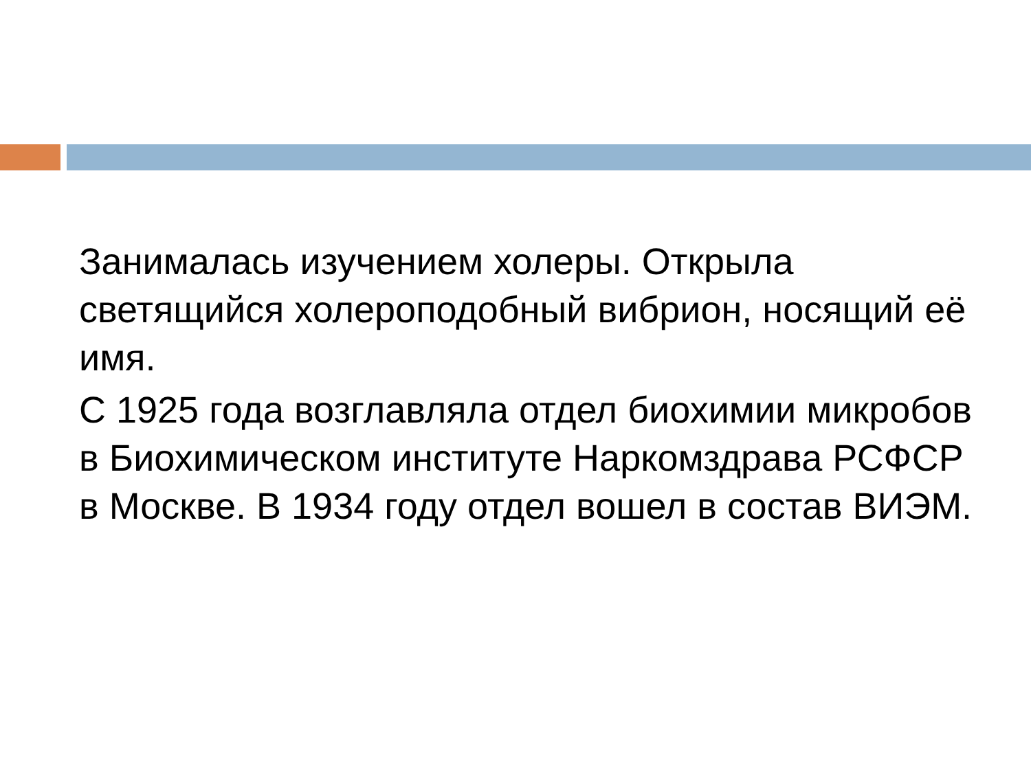Занималась изучением холеры. Открыла светящийся холероподобный вибрион, носящий её имя.
С 1925 года возглавляла отдел биохимии микробов в Биохимическом институте Наркомздрава РСФСР в Москве. В 1934 году отдел вошел в состав ВИЭМ.